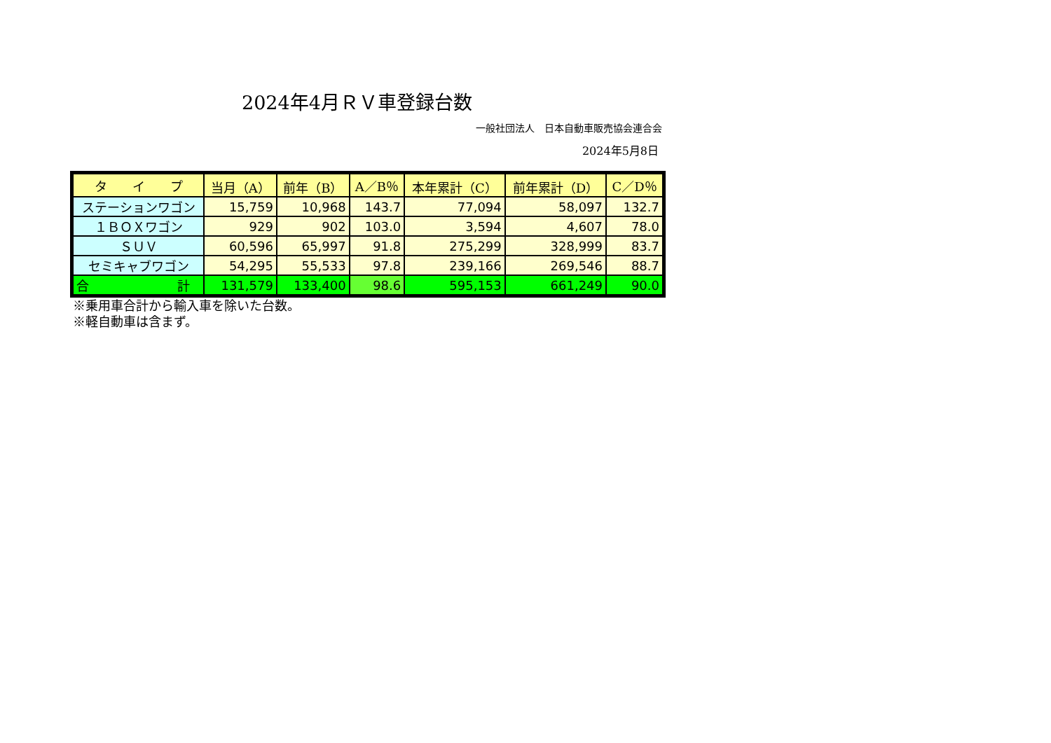2024年4月ＲＶ車登録台数
一般社団法人　日本自動車販売協会連合会
2024年5月8日
| タ イ プ | 当月（A） | 前年（B） | A／B％ | 本年累計（C） | 前年累計（D） | C／D％ |
| --- | --- | --- | --- | --- | --- | --- |
| ステーションワゴン | 15,759 | 10,968 | 143.7 | 77,094 | 58,097 | 132.7 |
| １ＢＯＸワゴン | 929 | 902 | 103.0 | 3,594 | 4,607 | 78.0 |
| ＳＵＶ | 60,596 | 65,997 | 91.8 | 275,299 | 328,999 | 83.7 |
| セミキャブワゴン | 54,295 | 55,533 | 97.8 | 239,166 | 269,546 | 88.7 |
| 合 計 | 131,579 | 133,400 | 98.6 | 595,153 | 661,249 | 90.0 |
※乗用車合計から輸入車を除いた台数。
※軽自動車は含まず。